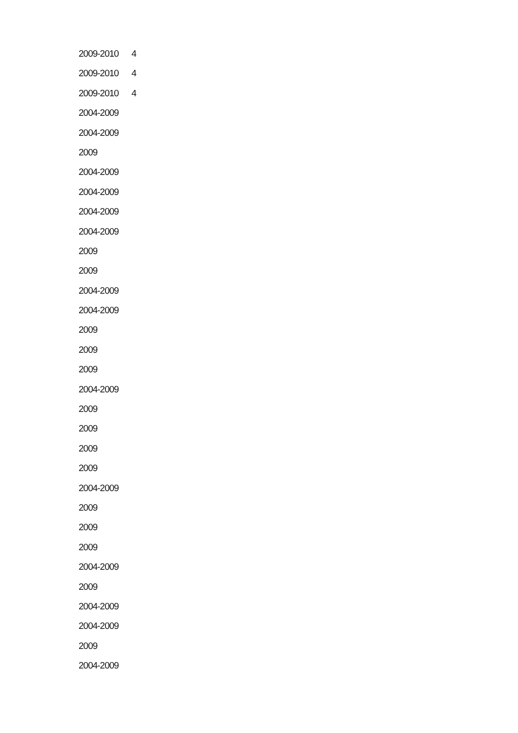2009-2010 4
2009-2010 4
2009-2010 4
2004-2009
2004-2009
2009
2004-2009
2004-2009
2004-2009
2004-2009
2009
2009
2004-2009
2004-2009
2009
2009
2009
2004-2009
2009
2009
2009
2009
2004-2009
2009
2009
2009
2004-2009
2009
2004-2009
2004-2009
2009
2004-2009